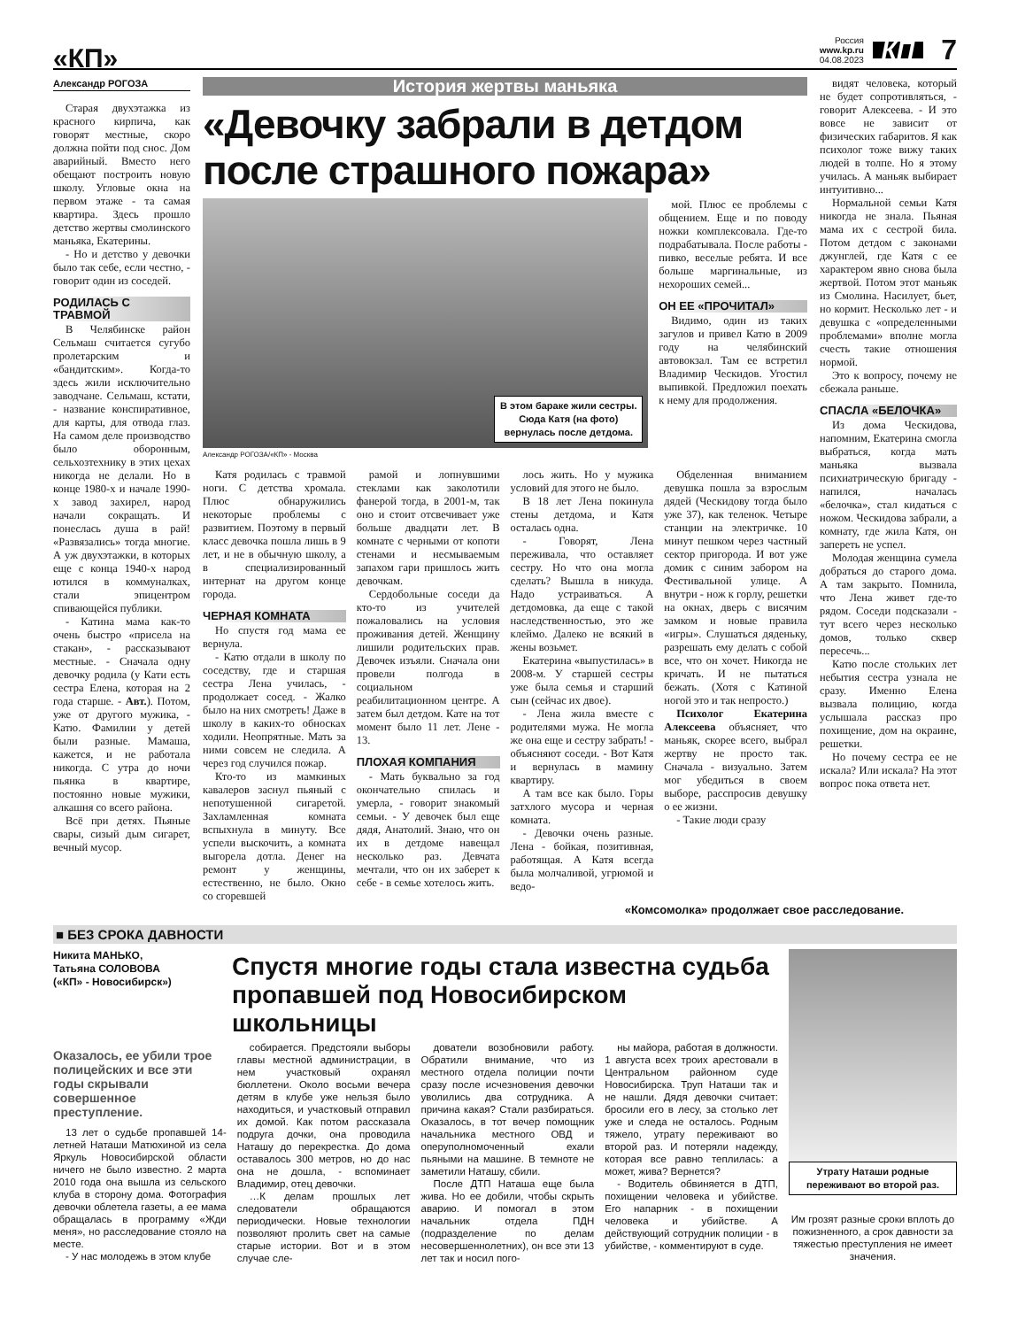«КП»
Россия
www.kp.ru
04.08.2023
КП 7
Александр РОГОЗА
Старая двухэтажка из красного кирпича, как говорят местные, скоро должна пойти под снос. Дом аварийный. Вместо него обещают построить новую школу. Угловые окна на первом этаже - та самая квартира. Здесь прошло детство жертвы смолинского маньяка, Екатерины.
- Но и детство у девочки было так себе, если честно, - говорит один из соседей.
РОДИЛАСЬ С ТРАВМОЙ
В Челябинске район Сельмаш считается сугубо пролетарским и «бандитским». Когда-то здесь жили исключительно заводчане. Сельмаш, кстати, - название конспиративное, для карты, для отвода глаз. На самом деле производство было оборонным, сельхозтехнику в этих цехах никогда не делали. Но в конце 1980-х и начале 1990-х завод захирел, народ начали сокращать. И понеслась душа в рай! «Развязались» тогда многие. А уж двухэтажки, в которых еще с конца 1940-х народ ютился в коммуналках, стали эпицентром спивающейся публики.
- Катина мама как-то очень быстро «присела на стакан», - рассказывают местные. - Сначала одну девочку родила (у Кати есть сестра Елена, которая на 2 года старше. - Авт.). Потом, уже от другого мужика, - Катю. Фамилии у детей были разные. Мамаша, кажется, и не работала никогда. С утра до ночи пьянка в квартире, постоянно новые мужики, алкашня со всего района.
Всё при детях. Пьяные свары, сизый дым сигарет, вечный мусор.
История жертвы маньяка
«Девочку забрали в детдом после страшного пожара»
В этом бараке жили сестры. Сюда Катя (на фото) вернулась после детдома.
Александр РОГОЗА/«КП» - Москва
мой. Плюс ее проблемы с общением. Еще и по поводу ножки комплексовала. Где-то подрабатывала. После работы - пивко, веселые ребята. И все больше маргинальные, из нехороших семей...
ОН ЕЕ «ПРОЧИТАЛ»
Видимо, один из таких загулов и привел Катю в 2009 году на челябинский автовокзал. Там ее встретил Владимир Ческидов. Угостил выпивкой. Предложил поехать к нему для продолжения.
Катя родилась с травмой ноги. С детства хромала. Плюс обнаружились некоторые проблемы с развитием. Поэтому в первый класс девочка пошла лишь в 9 лет, и не в обычную школу, а в специализированный интернат на другом конце города.
ЧЕРНАЯ КОМНАТА
Но спустя год мама ее вернула.
- Катю отдали в школу по соседству, где и старшая сестра Лена училась, - продолжает сосед. - Жалко было на них смотреть! Даже в школу в каких-то обносках ходили. Неопрятные. Мать за ними совсем не следила. А через год случился пожар.
Кто-то из мамкиных кавалеров заснул пьяный с непотушенной сигаретой. Захламленная комната вспыхнула в минуту. Все успели выскочить, а комната выгорела дотла. Денег на ремонт у женщины, естественно, не было. Окно со сгоревшей
рамой и лопнувшими стеклами как заколотили фанерой тогда, в 2001-м, так оно и стоит отсвечивает уже больше двадцати лет. В комнате с черными от копоти стенами и несмываемым запахом гари пришлось жить девочкам.
Сердобольные соседи да кто-то из учителей пожаловались на условия проживания детей. Женщину лишили родительских прав. Девочек изъяли. Сначала они провели полгода в социальном реабилитационном центре. А затем был детдом. Кате на тот момент было 11 лет. Лене - 13.
ПЛОХАЯ КОМПАНИЯ
- Мать буквально за год окончательно спилась и умерла, - говорит знакомый семьи. - У девочек был еще дядя, Анатолий. Знаю, что он их в детдоме навещал несколько раз. Девчата мечтали, что он их заберет к себе - в семье хотелось жить.
лось жить. Но у мужика условий для этого не было.
В 18 лет Лена покинула стены детдома, и Катя осталась одна.
- Говорят, Лена переживала, что оставляет сестру. Но что она могла сделать? Вышла в никуда. Надо устраиваться. А детдомовка, да еще с такой наследственностью, это же клеймо. Далеко не всякий в жены возьмет.
Екатерина «выпустилась» в 2008-м. У старшей сестры уже была семья и старший сын (сейчас их двое).
- Лена жила вместе с родителями мужа. Не могла же она еще и сестру забрать! - объясняют соседи. - Вот Катя и вернулась в мамину квартиру.
А там все как было. Горы затхлого мусора и черная комната.
- Девочки очень разные. Лена - бойкая, позитивная, работящая. А Катя всегда была молчаливой, угрюмой и ведо-
Обделенная вниманием девушка пошла за взрослым дядей (Ческидову тогда было уже 37), как теленок. Четыре станции на электричке. 10 минут пешком через частный сектор пригорода. И вот уже домик с синим забором на Фестивальной улице. А внутри - нож к горлу, решетки на окнах, дверь с висячим замком и новые правила «игры». Слушаться дяденьку, разрешать ему делать с собой все, что он хочет. Никогда не кричать. И не пытаться бежать. (Хотя с Катиной ногой это и так непросто.)
Психолог Екатерина Алексеева объясняет, что маньяк, скорее всего, выбрал жертву не просто так. Сначала - визуально. Затем мог убедиться в своем выборе, расспросив девушку о ее жизни.
- Такие люди сразу
видят человека, который не будет сопротивляться, - говорит Алексеева. - И это вовсе не зависит от физических габаритов. Я как психолог тоже вижу таких людей в толпе. Но я этому училась. А маньяк выбирает интуитивно...
Нормальной семьи Катя никогда не знала. Пьяная мама их с сестрой била. Потом детдом с законами джунглей, где Катя с ее характером явно снова была жертвой. Потом этот маньяк из Смолина. Насилует, бьет, но кормит. Несколько лет - и девушка с «определенными проблемами» вполне могла счесть такие отношения нормой.
Это к вопросу, почему не сбежала раньше.
СПАСЛА «БЕЛОЧКА»
Из дома Ческидова, напомним, Екатерина смогла выбраться, когда мать маньяка вызвала психиатрическую бригаду - напился, началась «белочка», стал кидаться с ножом. Ческидова забрали, а комнату, где жила Катя, он запереть не успел.
Молодая женщина сумела добраться до старого дома. А там закрыто. Помнила, что Лена живет где-то рядом. Соседи подсказали - тут всего через несколько домов, только сквер пересечь...
Катю после стольких лет небытия сестра узнала не сразу. Именно Елена вызвала полицию, когда услышала рассказ про похищение, дом на окраине, решетки.
Но почему сестра ее не искала? Или искала? На этот вопрос пока ответа нет.
«Комсомолка» продолжает свое расследование.
■ БЕЗ СРОКА ДАВНОСТИ
Никита МАНЬКО,
Татьяна СОЛОВОВА
(«КП» - Новосибирск»)
Спустя многие годы стала известна судьба пропавшей под Новосибирском школьницы
Оказалось, ее убили трое полицейских и все эти годы скрывали совершенное преступление.
13 лет о судьбе пропавшей 14-летней Наташи Матюхиной из села Яркуль Новосибирской области ничего не было известно. 2 марта 2010 года она вышла из сельского клуба в сторону дома. Фотография девочки облетела газеты, а ее мама обращалась в программу «Жди меня», но расследование стояло на месте.
- У нас молодежь в этом клубе
собирается. Предстояли выборы главы местной администрации, в нем участковый охранял бюллетени. Около восьми вечера детям в клубе уже нельзя было находиться, и участковый отправил их домой. Как потом рассказала подруга дочки, она проводила Наташу до перекрестка. До дома оставалось 300 метров, но до нас она не дошла, - вспоминает Владимир, отец девочки.
…К делам прошлых лет следователи обращаются периодически. Новые технологии позволяют пролить свет на самые старые истории. Вот и в этом случае сле-
дователи возобновили работу. Обратили внимание, что из местного отдела полиции почти сразу после исчезновения девочки уволились два сотрудника. А причина какая? Стали разбираться. Оказалось, в тот вечер помощник начальника местного ОВД и оперуполномоченный ехали пьяными на машине. В темноте не заметили Наташу, сбили.
После ДТП Наташа еще была жива. Но ее добили, чтобы скрыть аварию. И помогал в этом начальник отдела ПДН (подразделение по делам несовершеннолетних), он все эти 13 лет так и носил пого-
ны майора, работая в должности. 1 августа всех троих арестовали в Центральном районном суде Новосибирска. Труп Наташи так и не нашли. Дядя девочки считает: бросили его в лесу, за столько лет уже и следа не осталось. Родным тяжело, утрату переживают во второй раз. И потеряли надежду, которая все равно теплилась: а может, жива? Вернется?
- Водитель обвиняется в ДТП, похищении человека и убийстве. Его напарник - в похищении человека и убийстве. А действующий сотрудник полиции - в убийстве, - комментируют в суде.
Утрату Наташи родные переживают во второй раз.
Им грозят разные сроки вплоть до пожизненного, а срок давности за тяжестью преступления не имеет значения.